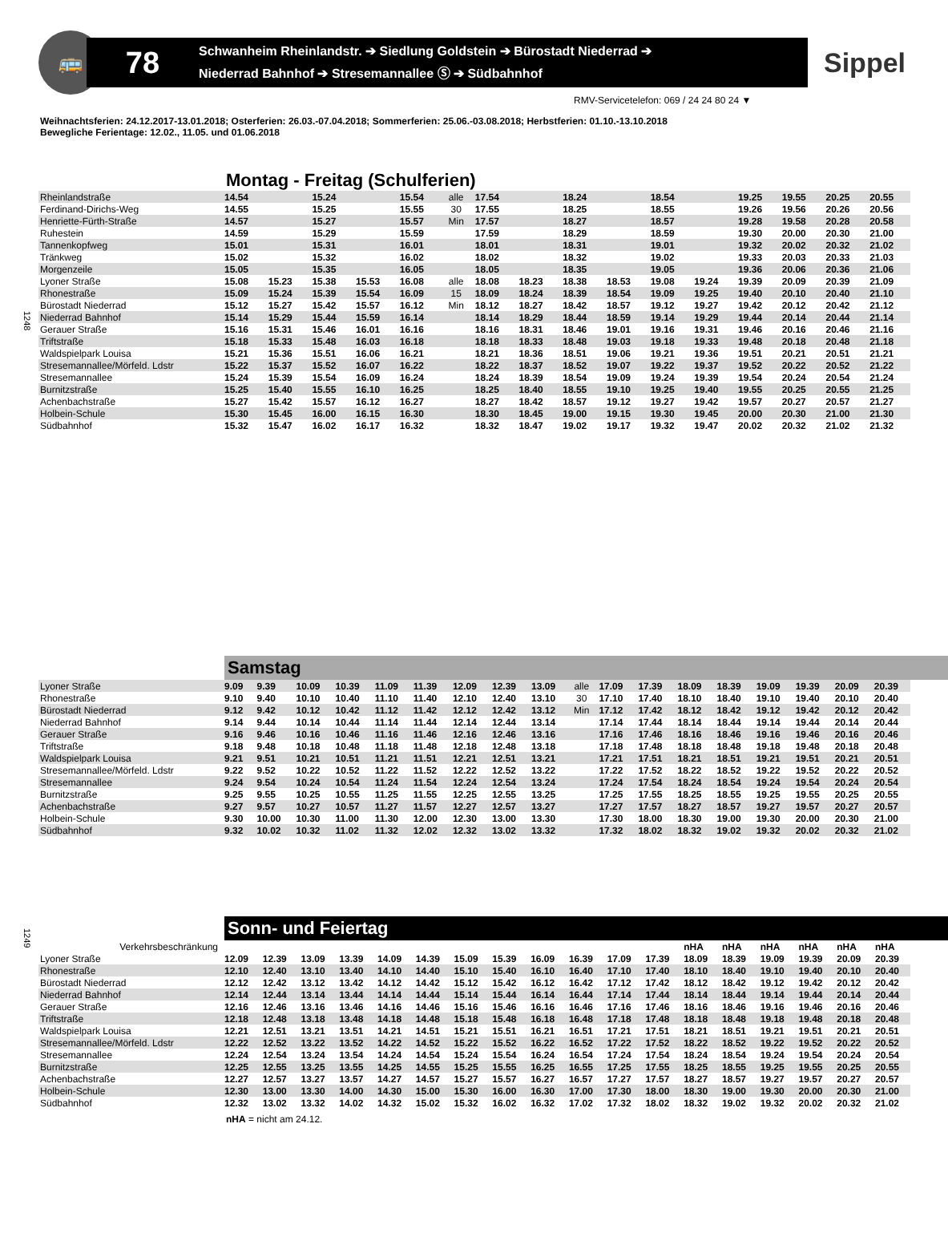🚌
78
Schwanheim Rheinlandstr. ➔ Siedlung Goldstein ➔ Bürostadt Niederrad ➔
Niederrad Bahnhof ➔ Stresemannallee Ⓢ ➔ Südbahnhof
Sippel
RMV-Servicetelefon: 069 / 24 24 80 24 ▼
Weihnachtsferien: 24.12.2017-13.01.2018; Osterferien: 26.03.-07.04.2018; Sommerferien: 25.06.-03.08.2018; Herbstferien: 01.10.-13.10.2018
Bewegliche Ferientage: 12.02., 11.05. und 01.06.2018
1248
Montag - Freitag (Schulferien)
| Rheinlandstraße | 14.54 | | 15.24 | | 15.54 | alle | 17.54 | | 18.24 | | 18.54 | | 19.25 | 19.55 | 20.25 | 20.55 |
| Ferdinand-Dirichs-Weg | 14.55 | | 15.25 | | 15.55 | 30 | 17.55 | | 18.25 | | 18.55 | | 19.26 | 19.56 | 20.26 | 20.56 |
| Henriette-Fürth-Straße | 14.57 | | 15.27 | | 15.57 | Min | 17.57 | | 18.27 | | 18.57 | | 19.28 | 19.58 | 20.28 | 20.58 |
| Ruhestein | 14.59 | | 15.29 | | 15.59 | | 17.59 | | 18.29 | | 18.59 | | 19.30 | 20.00 | 20.30 | 21.00 |
| Tannenkopfweg | 15.01 | | 15.31 | | 16.01 | | 18.01 | | 18.31 | | 19.01 | | 19.32 | 20.02 | 20.32 | 21.02 |
| Tränkweg | 15.02 | | 15.32 | | 16.02 | | 18.02 | | 18.32 | | 19.02 | | 19.33 | 20.03 | 20.33 | 21.03 |
| Morgenzeile | 15.05 | | 15.35 | | 16.05 | | 18.05 | | 18.35 | | 19.05 | | 19.36 | 20.06 | 20.36 | 21.06 |
| Lyoner Straße | 15.08 | 15.23 | 15.38 | 15.53 | 16.08 | alle | 18.08 | 18.23 | 18.38 | 18.53 | 19.08 | 19.24 | 19.39 | 20.09 | 20.39 | 21.09 |
| Rhonestraße | 15.09 | 15.24 | 15.39 | 15.54 | 16.09 | 15 | 18.09 | 18.24 | 18.39 | 18.54 | 19.09 | 19.25 | 19.40 | 20.10 | 20.40 | 21.10 |
| Bürostadt Niederrad | 15.12 | 15.27 | 15.42 | 15.57 | 16.12 | Min | 18.12 | 18.27 | 18.42 | 18.57 | 19.12 | 19.27 | 19.42 | 20.12 | 20.42 | 21.12 |
| Niederrad Bahnhof | 15.14 | 15.29 | 15.44 | 15.59 | 16.14 | | 18.14 | 18.29 | 18.44 | 18.59 | 19.14 | 19.29 | 19.44 | 20.14 | 20.44 | 21.14 |
| Gerauer Straße | 15.16 | 15.31 | 15.46 | 16.01 | 16.16 | | 18.16 | 18.31 | 18.46 | 19.01 | 19.16 | 19.31 | 19.46 | 20.16 | 20.46 | 21.16 |
| Triftstraße | 15.18 | 15.33 | 15.48 | 16.03 | 16.18 | | 18.18 | 18.33 | 18.48 | 19.03 | 19.18 | 19.33 | 19.48 | 20.18 | 20.48 | 21.18 |
| Waldspielpark Louisa | 15.21 | 15.36 | 15.51 | 16.06 | 16.21 | | 18.21 | 18.36 | 18.51 | 19.06 | 19.21 | 19.36 | 19.51 | 20.21 | 20.51 | 21.21 |
| Stresemannallee/Mörfeld. Ldstr | 15.22 | 15.37 | 15.52 | 16.07 | 16.22 | | 18.22 | 18.37 | 18.52 | 19.07 | 19.22 | 19.37 | 19.52 | 20.22 | 20.52 | 21.22 |
| Stresemannallee | 15.24 | 15.39 | 15.54 | 16.09 | 16.24 | | 18.24 | 18.39 | 18.54 | 19.09 | 19.24 | 19.39 | 19.54 | 20.24 | 20.54 | 21.24 |
| Burnitzstraße | 15.25 | 15.40 | 15.55 | 16.10 | 16.25 | | 18.25 | 18.40 | 18.55 | 19.10 | 19.25 | 19.40 | 19.55 | 20.25 | 20.55 | 21.25 |
| Achenbachstraße | 15.27 | 15.42 | 15.57 | 16.12 | 16.27 | | 18.27 | 18.42 | 18.57 | 19.12 | 19.27 | 19.42 | 19.57 | 20.27 | 20.57 | 21.27 |
| Holbein-Schule | 15.30 | 15.45 | 16.00 | 16.15 | 16.30 | | 18.30 | 18.45 | 19.00 | 19.15 | 19.30 | 19.45 | 20.00 | 20.30 | 21.00 | 21.30 |
| Südbahnhof | 15.32 | 15.47 | 16.02 | 16.17 | 16.32 | | 18.32 | 18.47 | 19.02 | 19.17 | 19.32 | 19.47 | 20.02 | 20.32 | 21.02 | 21.32 |
Samstag
| Lyoner Straße | 9.09 | 9.39 | 10.09 | 10.39 | 11.09 | 11.39 | 12.09 | 12.39 | 13.09 | alle | 17.09 | 17.39 | 18.09 | 18.39 | 19.09 | 19.39 | 20.09 | 20.39 |
| Rhonestraße | 9.10 | 9.40 | 10.10 | 10.40 | 11.10 | 11.40 | 12.10 | 12.40 | 13.10 | 30 | 17.10 | 17.40 | 18.10 | 18.40 | 19.10 | 19.40 | 20.10 | 20.40 |
| Bürostadt Niederrad | 9.12 | 9.42 | 10.12 | 10.42 | 11.12 | 11.42 | 12.12 | 12.42 | 13.12 | Min | 17.12 | 17.42 | 18.12 | 18.42 | 19.12 | 19.42 | 20.12 | 20.42 |
| Niederrad Bahnhof | 9.14 | 9.44 | 10.14 | 10.44 | 11.14 | 11.44 | 12.14 | 12.44 | 13.14 | | 17.14 | 17.44 | 18.14 | 18.44 | 19.14 | 19.44 | 20.14 | 20.44 |
| Gerauer Straße | 9.16 | 9.46 | 10.16 | 10.46 | 11.16 | 11.46 | 12.16 | 12.46 | 13.16 | | 17.16 | 17.46 | 18.16 | 18.46 | 19.16 | 19.46 | 20.16 | 20.46 |
| Triftstraße | 9.18 | 9.48 | 10.18 | 10.48 | 11.18 | 11.48 | 12.18 | 12.48 | 13.18 | | 17.18 | 17.48 | 18.18 | 18.48 | 19.18 | 19.48 | 20.18 | 20.48 |
| Waldspielpark Louisa | 9.21 | 9.51 | 10.21 | 10.51 | 11.21 | 11.51 | 12.21 | 12.51 | 13.21 | | 17.21 | 17.51 | 18.21 | 18.51 | 19.21 | 19.51 | 20.21 | 20.51 |
| Stresemannallee/Mörfeld. Ldstr | 9.22 | 9.52 | 10.22 | 10.52 | 11.22 | 11.52 | 12.22 | 12.52 | 13.22 | | 17.22 | 17.52 | 18.22 | 18.52 | 19.22 | 19.52 | 20.22 | 20.52 |
| Stresemannallee | 9.24 | 9.54 | 10.24 | 10.54 | 11.24 | 11.54 | 12.24 | 12.54 | 13.24 | | 17.24 | 17.54 | 18.24 | 18.54 | 19.24 | 19.54 | 20.24 | 20.54 |
| Burnitzstraße | 9.25 | 9.55 | 10.25 | 10.55 | 11.25 | 11.55 | 12.25 | 12.55 | 13.25 | | 17.25 | 17.55 | 18.25 | 18.55 | 19.25 | 19.55 | 20.25 | 20.55 |
| Achenbachstraße | 9.27 | 9.57 | 10.27 | 10.57 | 11.27 | 11.57 | 12.27 | 12.57 | 13.27 | | 17.27 | 17.57 | 18.27 | 18.57 | 19.27 | 19.57 | 20.27 | 20.57 |
| Holbein-Schule | 9.30 | 10.00 | 10.30 | 11.00 | 11.30 | 12.00 | 12.30 | 13.00 | 13.30 | | 17.30 | 18.00 | 18.30 | 19.00 | 19.30 | 20.00 | 20.30 | 21.00 |
| Südbahnhof | 9.32 | 10.02 | 10.32 | 11.02 | 11.32 | 12.02 | 12.32 | 13.02 | 13.32 | | 17.32 | 18.02 | 18.32 | 19.02 | 19.32 | 20.02 | 20.32 | 21.02 |
1249
Sonn- und Feiertag
| Verkehrsbeschränkung | | | | | | | | | | | | | nHA | nHA | nHA | nHA | nHA | nHA |
| Lyoner Straße | 12.09 | 12.39 | 13.09 | 13.39 | 14.09 | 14.39 | 15.09 | 15.39 | 16.09 | 16.39 | 17.09 | 17.39 | 18.09 | 18.39 | 19.09 | 19.39 | 20.09 | 20.39 |
| Rhonestraße | 12.10 | 12.40 | 13.10 | 13.40 | 14.10 | 14.40 | 15.10 | 15.40 | 16.10 | 16.40 | 17.10 | 17.40 | 18.10 | 18.40 | 19.10 | 19.40 | 20.10 | 20.40 |
| Bürostadt Niederrad | 12.12 | 12.42 | 13.12 | 13.42 | 14.12 | 14.42 | 15.12 | 15.42 | 16.12 | 16.42 | 17.12 | 17.42 | 18.12 | 18.42 | 19.12 | 19.42 | 20.12 | 20.42 |
| Niederrad Bahnhof | 12.14 | 12.44 | 13.14 | 13.44 | 14.14 | 14.44 | 15.14 | 15.44 | 16.14 | 16.44 | 17.14 | 17.44 | 18.14 | 18.44 | 19.14 | 19.44 | 20.14 | 20.44 |
| Gerauer Straße | 12.16 | 12.46 | 13.16 | 13.46 | 14.16 | 14.46 | 15.16 | 15.46 | 16.16 | 16.46 | 17.16 | 17.46 | 18.16 | 18.46 | 19.16 | 19.46 | 20.16 | 20.46 |
| Triftstraße | 12.18 | 12.48 | 13.18 | 13.48 | 14.18 | 14.48 | 15.18 | 15.48 | 16.18 | 16.48 | 17.18 | 17.48 | 18.18 | 18.48 | 19.18 | 19.48 | 20.18 | 20.48 |
| Waldspielpark Louisa | 12.21 | 12.51 | 13.21 | 13.51 | 14.21 | 14.51 | 15.21 | 15.51 | 16.21 | 16.51 | 17.21 | 17.51 | 18.21 | 18.51 | 19.21 | 19.51 | 20.21 | 20.51 |
| Stresemannallee/Mörfeld. Ldstr | 12.22 | 12.52 | 13.22 | 13.52 | 14.22 | 14.52 | 15.22 | 15.52 | 16.22 | 16.52 | 17.22 | 17.52 | 18.22 | 18.52 | 19.22 | 19.52 | 20.22 | 20.52 |
| Stresemannallee | 12.24 | 12.54 | 13.24 | 13.54 | 14.24 | 14.54 | 15.24 | 15.54 | 16.24 | 16.54 | 17.24 | 17.54 | 18.24 | 18.54 | 19.24 | 19.54 | 20.24 | 20.54 |
| Burnitzstraße | 12.25 | 12.55 | 13.25 | 13.55 | 14.25 | 14.55 | 15.25 | 15.55 | 16.25 | 16.55 | 17.25 | 17.55 | 18.25 | 18.55 | 19.25 | 19.55 | 20.25 | 20.55 |
| Achenbachstraße | 12.27 | 12.57 | 13.27 | 13.57 | 14.27 | 14.57 | 15.27 | 15.57 | 16.27 | 16.57 | 17.27 | 17.57 | 18.27 | 18.57 | 19.27 | 19.57 | 20.27 | 20.57 |
| Holbein-Schule | 12.30 | 13.00 | 13.30 | 14.00 | 14.30 | 15.00 | 15.30 | 16.00 | 16.30 | 17.00 | 17.30 | 18.00 | 18.30 | 19.00 | 19.30 | 20.00 | 20.30 | 21.00 |
| Südbahnhof | 12.32 | 13.02 | 13.32 | 14.02 | 14.32 | 15.02 | 15.32 | 16.02 | 16.32 | 17.02 | 17.32 | 18.02 | 18.32 | 19.02 | 19.32 | 20.02 | 20.32 | 21.02 |
nHA = nicht am 24.12.